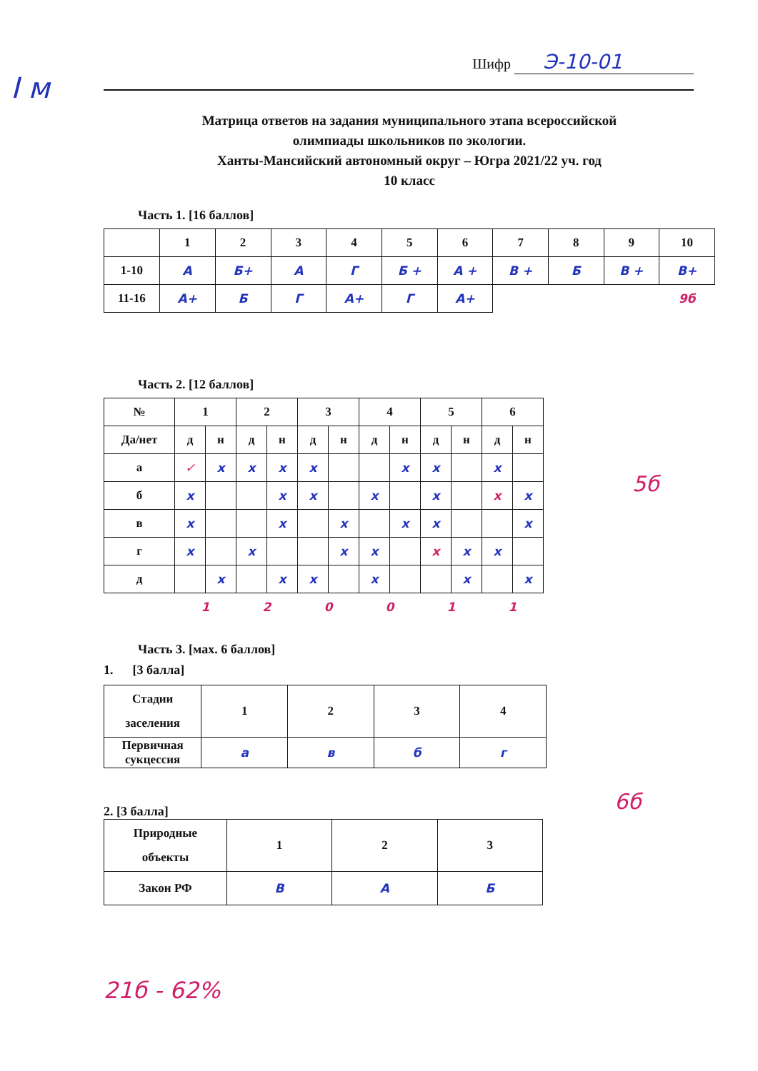I м
Шифр Э-10-01
Матрица ответов на задания муниципального этапа всероссийской
олимпиады школьников по экологии.
Ханты-Мансийский автономный округ – Югра 2021/22 уч. год
10 класс
Часть 1. [16 баллов]
| | 1 | 2 | 3 | 4 | 5 | 6 | 7 | 8 | 9 | 10 |
| 1-10 | А | Б+ | А | Г | Б + | А + | В + | Б | В + | В+ |
| 11-16 | А+ | Б | Г | А+ | Г | А+ | | | | 9б |
Часть 2. [12 баллов]
| № | 1 | | 2 | | 3 | | 4 | | 5 | | 6 | |
| Да/нет | д | н | д | н | д | н | д | н | д | н | д | н |
| а | ✓ | x | x | x | x | | | x | x | | x | |
| б | x | | | x | x | | x | | x | | x | x |
| в | x | | | x | | x | | x | x | | | x |
| г | x | | x | | | x | x | | x | x | x | |
| д | | x | | x | x | | x | | | x | | x |
| | 1 | | 2 | | 0 | | 0 | | 1 | | 1 | |
5б
Часть 3. [мах. 6 баллов]
1. [3 балла]
| Стадии заселения | 1 | 2 | 3 | 4 |
| Первичная сукцессия | а | в | б | г |
6б
2. [3 балла]
| Природные объекты | 1 | 2 | 3 |
| Закон РФ | В | А | Б |
21б - 62%